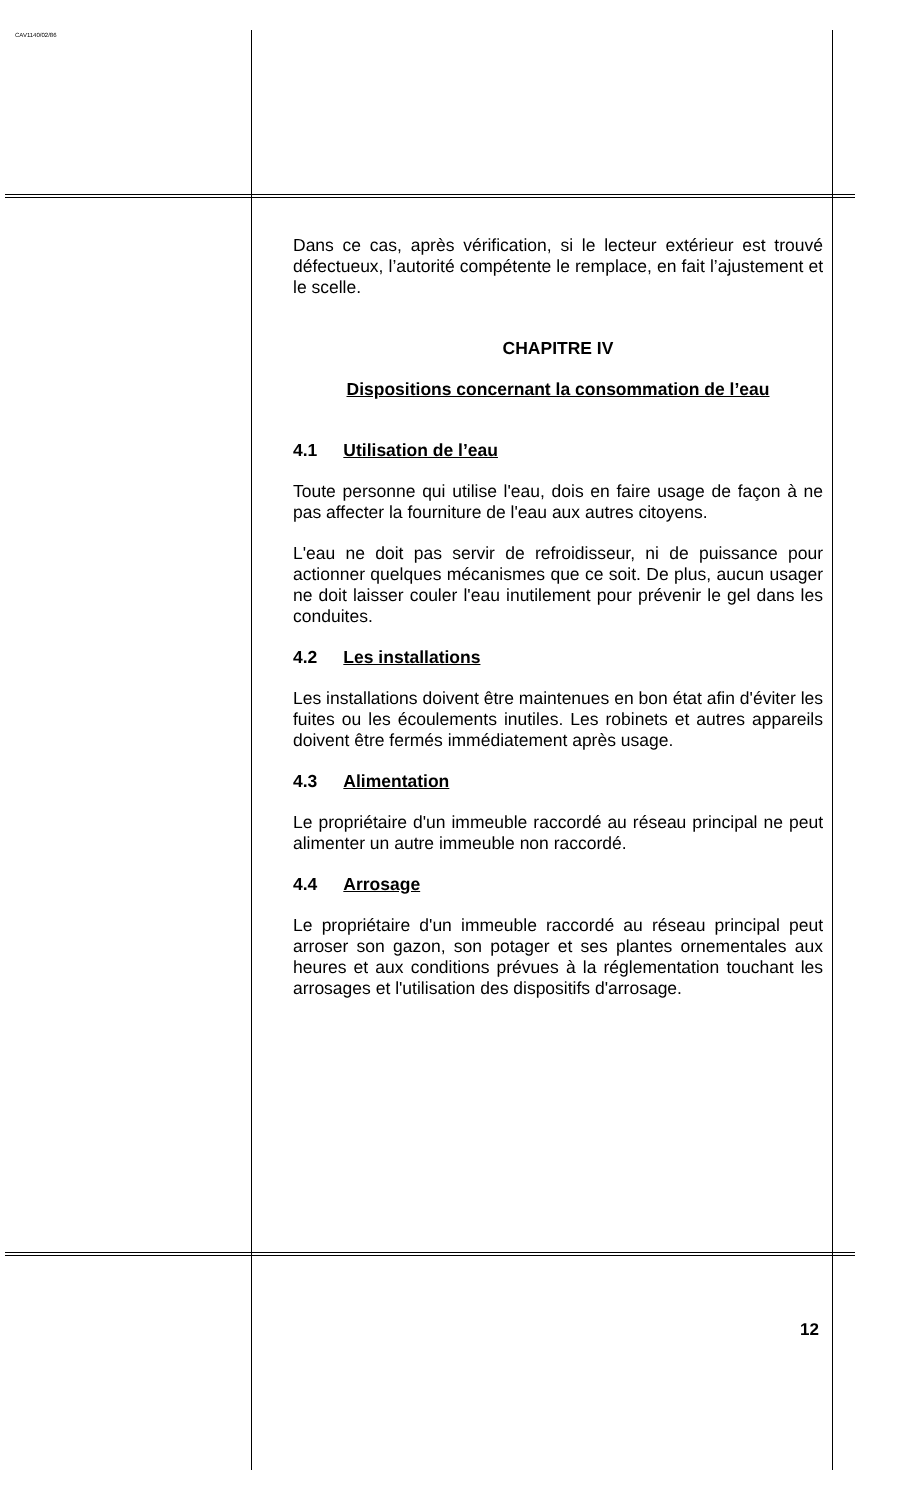CAV1140/02/86
Dans ce cas, après vérification, si le lecteur extérieur est trouvé défectueux, l’autorité compétente le remplace, en fait l’ajustement et le scelle.
CHAPITRE IV
Dispositions concernant la consommation de l’eau
4.1 Utilisation de l’eau
Toute personne qui utilise l'eau, dois en faire usage de façon à ne pas affecter la fourniture de l'eau aux autres citoyens.
L'eau ne doit pas servir de refroidisseur, ni de puissance pour actionner quelques mécanismes que ce soit. De plus, aucun usager ne doit laisser couler l'eau inutilement pour prévenir le gel dans les conduites.
4.2 Les installations
Les installations doivent être maintenues en bon état afin d'éviter les fuites ou les écoulements inutiles. Les robinets et autres appareils doivent être fermés immédiatement après usage.
4.3 Alimentation
Le propriétaire d'un immeuble raccordé au réseau principal ne peut alimenter un autre immeuble non raccordé.
4.4 Arrosage
Le propriétaire d'un immeuble raccordé au réseau principal peut arroser son gazon, son potager et ses plantes ornementales aux heures et aux conditions prévues à la réglementation touchant les arrosages et l'utilisation des dispositifs d'arrosage.
12